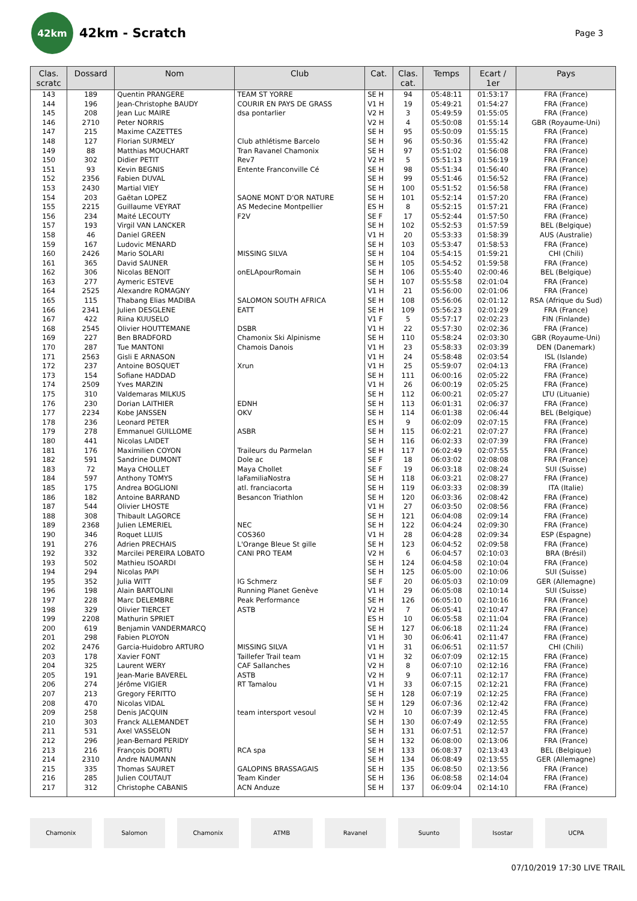42km
42km - Scratch
Page 3
| Clas. scratc | Dossard | Nom | Club | Cat. | Clas. cat. | Temps | Ecart / 1er | Pays |
| --- | --- | --- | --- | --- | --- | --- | --- | --- |
| 143 | 189 | Quentin PRANGERE | TEAM ST YORRE | SE H | 94 | 05:48:11 | 01:53:17 | FRA (France) |
| 144 | 196 | Jean-Christophe BAUDY | COURIR EN PAYS DE GRASS | V1 H | 19 | 05:49:21 | 01:54:27 | FRA (France) |
| 145 | 208 | Jean Luc MAIRE | dsa pontarlier | V2 H | 3 | 05:49:59 | 01:55:05 | FRA (France) |
| 146 | 2710 | Peter NORRIS | | V2 H | 4 | 05:50:08 | 01:55:14 | GBR (Royaume-Uni) |
| 147 | 215 | Maxime CAZETTES | | SE H | 95 | 05:50:09 | 01:55:15 | FRA (France) |
| 148 | 127 | Florian SURMELY | Club athlétisme Barcelo | SE H | 96 | 05:50:36 | 01:55:42 | FRA (France) |
| 149 | 88 | Matthias MOUCHART | Tran Ravanel Chamonix | SE H | 97 | 05:51:02 | 01:56:08 | FRA (France) |
| 150 | 302 | Didier PETIT | Rev7 | V2 H | 5 | 05:51:13 | 01:56:19 | FRA (France) |
| 151 | 93 | Kevin BEGNIS | Entente Franconville Cé | SE H | 98 | 05:51:34 | 01:56:40 | FRA (France) |
| 152 | 2356 | Fabien DUVAL | | SE H | 99 | 05:51:46 | 01:56:52 | FRA (France) |
| 153 | 2430 | Martial VIEY | | SE H | 100 | 05:51:52 | 01:56:58 | FRA (France) |
| 154 | 203 | Gaëtan LOPEZ | SAONE MONT D'OR NATURE | SE H | 101 | 05:52:14 | 01:57:20 | FRA (France) |
| 155 | 2215 | Guillaume VEYRAT | AS Medecine Montpellier | ES H | 8 | 05:52:15 | 01:57:21 | FRA (France) |
| 156 | 234 | Maité LECOUTY | F2V | SE F | 17 | 05:52:44 | 01:57:50 | FRA (France) |
| 157 | 193 | Virgil VAN LANCKER | | SE H | 102 | 05:52:53 | 01:57:59 | BEL (Belgique) |
| 158 | 46 | Daniel GREEN | | V1 H | 20 | 05:53:33 | 01:58:39 | AUS (Australie) |
| 159 | 167 | Ludovic MENARD | | SE H | 103 | 05:53:47 | 01:58:53 | FRA (France) |
| 160 | 2426 | Mario SOLARI | MISSING SILVA | SE H | 104 | 05:54:15 | 01:59:21 | CHI (Chili) |
| 161 | 365 | David SAUNER | | SE H | 105 | 05:54:52 | 01:59:58 | FRA (France) |
| 162 | 306 | Nicolas BENOIT | onELApourRomain | SE H | 106 | 05:55:40 | 02:00:46 | BEL (Belgique) |
| 163 | 277 | Aymeric ESTEVE | | SE H | 107 | 05:55:58 | 02:01:04 | FRA (France) |
| 164 | 2525 | Alexandre ROMAGNY | | V1 H | 21 | 05:56:00 | 02:01:06 | FRA (France) |
| 165 | 115 | Thabang Elias MADIBA | SALOMON SOUTH AFRICA | SE H | 108 | 05:56:06 | 02:01:12 | RSA (Afrique du Sud) |
| 166 | 2341 | Julien DESGLENE | EATT | SE H | 109 | 05:56:23 | 02:01:29 | FRA (France) |
| 167 | 422 | Riina KUUSELO | | V1 F | 5 | 05:57:17 | 02:02:23 | FIN (Finlande) |
| 168 | 2545 | Olivier HOUTTEMANE | DSBR | V1 H | 22 | 05:57:30 | 02:02:36 | FRA (France) |
| 169 | 227 | Ben BRADFORD | Chamonix Ski Alpinisme | SE H | 110 | 05:58:24 | 02:03:30 | GBR (Royaume-Uni) |
| 170 | 287 | Tue MANTONI | Chamois Danois | V1 H | 23 | 05:58:33 | 02:03:39 | DEN (Danemark) |
| 171 | 2563 | Gisli E ARNASON | | V1 H | 24 | 05:58:48 | 02:03:54 | ISL (Islande) |
| 172 | 237 | Antoine BOSQUET | Xrun | V1 H | 25 | 05:59:07 | 02:04:13 | FRA (France) |
| 173 | 154 | Sofiane HADDAD | | SE H | 111 | 06:00:16 | 02:05:22 | FRA (France) |
| 174 | 2509 | Yves MARZIN | | V1 H | 26 | 06:00:19 | 02:05:25 | FRA (France) |
| 175 | 310 | Valdemaras MILKUS | | SE H | 112 | 06:00:21 | 02:05:27 | LTU (Lituanie) |
| 176 | 230 | Dorian LAITHIER | EDNH | SE H | 113 | 06:01:31 | 02:06:37 | FRA (France) |
| 177 | 2234 | Kobe JANSSEN | OKV | SE H | 114 | 06:01:38 | 02:06:44 | BEL (Belgique) |
| 178 | 236 | Leonard PETER | | ES H | 9 | 06:02:09 | 02:07:15 | FRA (France) |
| 179 | 278 | Emmanuel GUILLOME | ASBR | SE H | 115 | 06:02:21 | 02:07:27 | FRA (France) |
| 180 | 441 | Nicolas LAIDET | | SE H | 116 | 06:02:33 | 02:07:39 | FRA (France) |
| 181 | 176 | Maximilien COYON | Traileurs du Parmelan | SE H | 117 | 06:02:49 | 02:07:55 | FRA (France) |
| 182 | 591 | Sandrine DUMONT | Dole ac | SE F | 18 | 06:03:02 | 02:08:08 | FRA (France) |
| 183 | 72 | Maya CHOLLET | Maya Chollet | SE F | 19 | 06:03:18 | 02:08:24 | SUI (Suisse) |
| 184 | 597 | Anthony TOMYS | laFamiliaNostra | SE H | 118 | 06:03:21 | 02:08:27 | FRA (France) |
| 185 | 175 | Andrea BOGLIONI | atl. franciacorta | SE H | 119 | 06:03:33 | 02:08:39 | ITA (Italie) |
| 186 | 182 | Antoine BARRAND | Besancon Triathlon | SE H | 120 | 06:03:36 | 02:08:42 | FRA (France) |
| 187 | 544 | Olivier LHOSTE | | V1 H | 27 | 06:03:50 | 02:08:56 | FRA (France) |
| 188 | 308 | Thibault LAGORCE | | SE H | 121 | 06:04:08 | 02:09:14 | FRA (France) |
| 189 | 2368 | Julien LEMERIEL | NEC | SE H | 122 | 06:04:24 | 02:09:30 | FRA (France) |
| 190 | 346 | Roquet LLUIS | COS360 | V1 H | 28 | 06:04:28 | 02:09:34 | ESP (Espagne) |
| 191 | 276 | Adrien PRECHAIS | L'Orange Bleue St gille | SE H | 123 | 06:04:52 | 02:09:58 | FRA (France) |
| 192 | 332 | Marcilei PEREIRA LOBATO | CANI PRO TEAM | V2 H | 6 | 06:04:57 | 02:10:03 | BRA (Brésil) |
| 193 | 502 | Mathieu ISOARDI | | SE H | 124 | 06:04:58 | 02:10:04 | FRA (France) |
| 194 | 294 | Nicolas PAPI | | SE H | 125 | 06:05:00 | 02:10:06 | SUI (Suisse) |
| 195 | 352 | Julia WITT | IG Schmerz | SE F | 20 | 06:05:03 | 02:10:09 | GER (Allemagne) |
| 196 | 198 | Alain BARTOLINI | Running Planet Genève | V1 H | 29 | 06:05:08 | 02:10:14 | SUI (Suisse) |
| 197 | 228 | Marc DELEMBRE | Peak Performance | SE H | 126 | 06:05:10 | 02:10:16 | FRA (France) |
| 198 | 329 | Olivier TIERCET | ASTB | V2 H | 7 | 06:05:41 | 02:10:47 | FRA (France) |
| 199 | 2208 | Mathurin SPRIET | | ES H | 10 | 06:05:58 | 02:11:04 | FRA (France) |
| 200 | 619 | Benjamin VANDERMARCQ | | SE H | 127 | 06:06:18 | 02:11:24 | FRA (France) |
| 201 | 298 | Fabien PLOYON | | V1 H | 30 | 06:06:41 | 02:11:47 | FRA (France) |
| 202 | 2476 | Garcia-Huidobro ARTURO | MISSING SILVA | V1 H | 31 | 06:06:51 | 02:11:57 | CHI (Chili) |
| 203 | 178 | Xavier FONT | Taillefer Trail team | V1 H | 32 | 06:07:09 | 02:12:15 | FRA (France) |
| 204 | 325 | Laurent WERY | CAF Sallanches | V2 H | 8 | 06:07:10 | 02:12:16 | FRA (France) |
| 205 | 191 | Jean-Marie BAVEREL | ASTB | V2 H | 9 | 06:07:11 | 02:12:17 | FRA (France) |
| 206 | 274 | Jérôme VIGIER | RT Tamalou | V1 H | 33 | 06:07:15 | 02:12:21 | FRA (France) |
| 207 | 213 | Gregory FERITTO | | SE H | 128 | 06:07:19 | 02:12:25 | FRA (France) |
| 208 | 470 | Nicolas VIDAL | | SE H | 129 | 06:07:36 | 02:12:42 | FRA (France) |
| 209 | 258 | Denis JACQUIN | team intersport vesoul | V2 H | 10 | 06:07:39 | 02:12:45 | FRA (France) |
| 210 | 303 | Franck ALLEMANDET | | SE H | 130 | 06:07:49 | 02:12:55 | FRA (France) |
| 211 | 531 | Axel VASSELON | | SE H | 131 | 06:07:51 | 02:12:57 | FRA (France) |
| 212 | 296 | Jean-Bernard PERIDY | | SE H | 132 | 06:08:00 | 02:13:06 | FRA (France) |
| 213 | 216 | François DORTU | RCA spa | SE H | 133 | 06:08:37 | 02:13:43 | BEL (Belgique) |
| 214 | 2310 | Andre NAUMANN | | SE H | 134 | 06:08:49 | 02:13:55 | GER (Allemagne) |
| 215 | 335 | Thomas SAURET | GALOPINS BRASSAGAIS | SE H | 135 | 06:08:50 | 02:13:56 | FRA (France) |
| 216 | 285 | Julien COUTAUT | Team Kinder | SE H | 136 | 06:08:58 | 02:14:04 | FRA (France) |
| 217 | 312 | Christophe CABANIS | ACN Anduze | SE H | 137 | 06:09:04 | 02:14:10 | FRA (France) |
Chamonix Salomon Chamonix ATMB Ravanel Suunto Isostar UCPA
07/10/2019 17:30 LIVE TRAIL